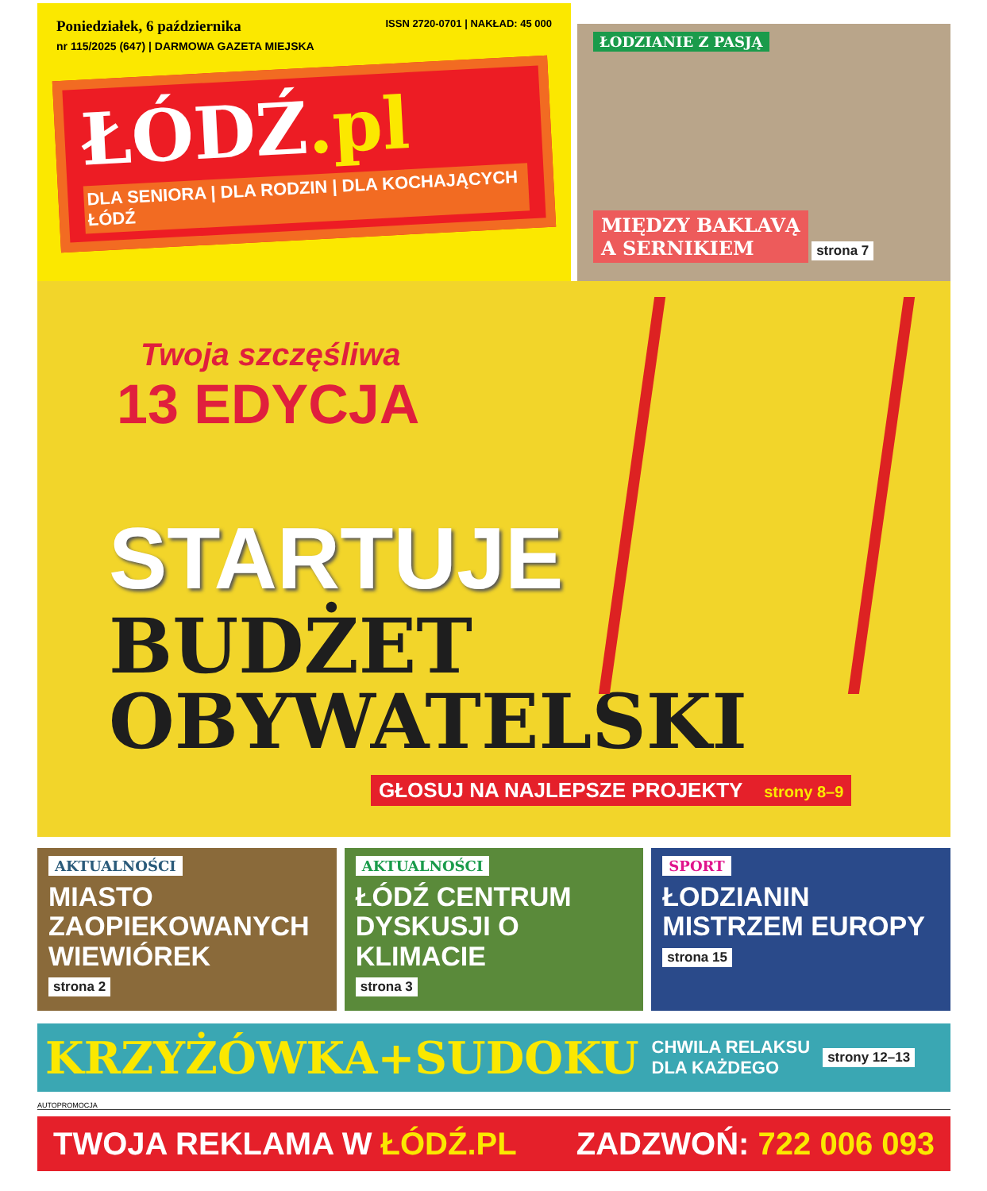Poniedziałek, 6 października ISSN 2720-0701 | NAKŁAD: 45 000
nr 115/2025 (647) | DARMOWA GAZETA MIEJSKA
ŁÓDŹ.pl
DLA SENIORA | DLA RODZIN | DLA KOCHAJĄCYCH ŁÓDŹ
ŁODZIANIE Z PASJĄ
MIĘDZY BAKLAVĄ
A SERNIKIEM
strona 7
Twoja szczęśliwa
13 EDYCJA
STARTUJE
BUDŻET
OBYWATELSKI
GŁOSUJ NA NAJLEPSZE PROJEKTY strony 8–9
AKTUALNOŚCI
MIASTO ZAOPIEKOWANYCH WIEWIÓREK
strona 2
AKTUALNOŚCI
ŁÓDŹ CENTRUM DYSKUSJI O KLIMACIE
strona 3
SPORT
ŁODZIANIN MISTRZEM EUROPY
strona 15
KRZYŻÓWKA+SUDOKU CHWILA RELAKSU
DLA KAŻDEGO strony 12–13
AUTOPROMOCJA
TWOJA REKLAMA W ŁÓDŹ.PL ZADZWOŃ: 722 006 093